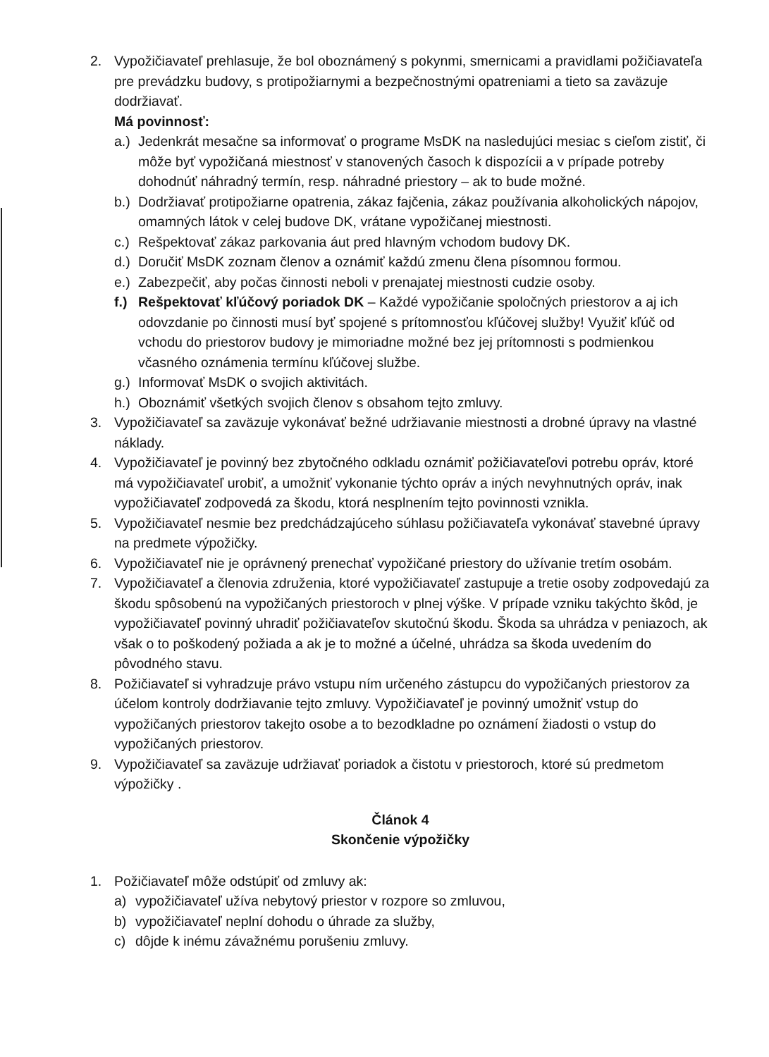2. Vypožičiavateľ prehlasuje, že bol oboznámený s pokynmi, smernicami a pravidlami požičiavateľa pre prevádzku budovy, s protipožiarnymi a bezpečnostnými opatreniami a tieto sa zaväzuje dodržiavať.
Má povinnosť:
a.)
Jedenkrát mesačne sa informovať o programe MsDK na nasledujúci mesiac s cieľom zistiť, či môže byť vypožičaná miestnosť v stanovených časoch k dispozícii a v prípade potreby dohodnúť náhradný termín, resp. náhradné priestory – ak to bude možné.
b.)
Dodržiavať protipožiarne opatrenia, zákaz fajčenia, zákaz používania alkoholických nápojov, omamných látok v celej budove DK, vrátane vypožičanej miestnosti.
c.)
Rešpektovať zákaz parkovania áut pred hlavným vchodom budovy DK.
d.)
Doručiť MsDK zoznam členov a oznámiť každú zmenu člena písomnou formou.
e.)
Zabezpečiť, aby počas činnosti neboli v prenajatej miestnosti cudzie osoby.
f.)
Rešpektovať kľúčový poriadok DK – Každé vypožičanie spoločných priestorov a aj ich odovzdanie po činnosti musí byť spojené s prítomnosťou kľúčovej služby! Využiť kľúč od vchodu do priestorov budovy je mimoriadne možné bez jej prítomnosti s podmienkou včasného oznámenia termínu kľúčovej službe.
g.)
Informovať MsDK o svojich aktivitách.
h.)
Oboznámiť všetkých svojich členov s obsahom tejto zmluvy.
3. Vypožičiavateľ sa zaväzuje vykonávať bežné udržiavanie miestnosti a drobné úpravy na vlastné náklady.
4. Vypožičiavateľ je povinný bez zbytočného odkladu oznámiť požičiavateľovi potrebu opráv, ktoré má vypožičiavateľ urobiť, a umožniť vykonanie týchto opráv a iných nevyhnutných opráv, inak vypožičiavateľ zodpovedá za škodu, ktorá nesplnením tejto povinnosti vznikla.
5. Vypožičiavateľ nesmie bez predchádzajúceho súhlasu požičiavateľa vykonávať stavebné úpravy na predmete výpožičky.
6. Vypožičiavateľ nie je oprávnený prenechať vypožičané priestory do užívanie tretím osobám.
7. Vypožičiavateľ a členovia združenia, ktoré vypožičiavateľ zastupuje a tretie osoby zodpovedajú za škodu spôsobenú na vypožičaných priestoroch v plnej výške. V prípade vzniku takýchto škôd, je vypožičiavateľ povinný uhradiť požičiavateľov skutočnú škodu. Škoda sa uhrádza v peniazoch, ak však o to poškodený požiada a ak je to možné a účelné, uhrádza sa škoda uvedením do pôvodného stavu.
8. Požičiavateľ si vyhradzuje právo vstupu ním určeného zástupcu do vypožičaných priestorov za účelom kontroly dodržiavanie tejto zmluvy. Vypožičiavateľ je povinný umožniť vstup do vypožičaných priestorov takejto osobe a to bezodkladne po oznámení žiadosti o vstup do vypožičaných priestorov.
9. Vypožičiavateľ sa zaväzuje udržiavať poriadok a čistotu v priestoroch, ktoré sú predmetom výpožičky .
Článok 4
Skončenie výpožičky
1. Požičiavateľ môže odstúpiť od zmluvy ak:
a) vypožičiavateľ užíva nebytový priestor v rozpore so zmluvou,
b) vypožičiavateľ neplní dohodu o úhrade za služby,
c) dôjde k inému závažnému porušeniu zmluvy.